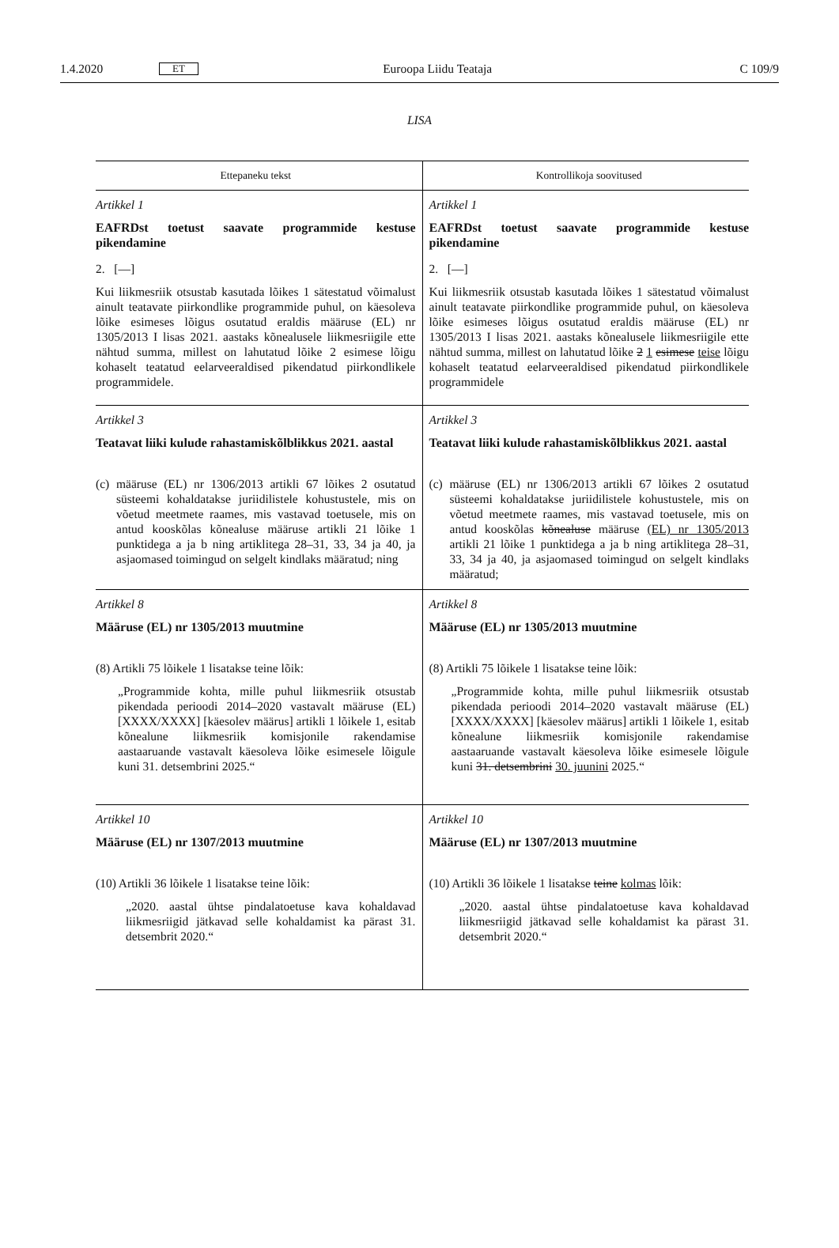1.4.2020 ET Euroopa Liidu Teataja C 109/9
LISA
| Ettepaneku tekst | Kontrollikoja soovitused |
| --- | --- |
| Artikkel 1 EAFRDst toetust saavate programmide kestuse pikendamine 2. [—] Kui liikmesriik otsustab kasutada lõikes 1 sätestatud võimalust ainult teatavate piirkondlike programmide puhul, on käesoleva lõike esimeses lõigus osutatud eraldis määruse (EL) nr 1305/2013 I lisas 2021. aastaks kõnealusele liikmesriigile ette nähtud summa, millest on lahutatud lõike 2 esimese lõigu kohaselt teatatud eelarveeraldised pikendatud piirkondlikele programmidele. | Artikkel 1 EAFRDst toetust saavate programmide kestuse pikendamine 2. [—] Kui liikmesriik otsustab kasutada lõikes 1 sätestatud võimalust ainult teatavate piirkondlike programmide puhul, on käesoleva lõike esimeses lõigus osutatud eraldis määruse (EL) nr 1305/2013 I lisas 2021. aastaks kõnealusele liikmesriigile ette nähtud summa, millest on lahutatud lõike 2 1 esimese teise lõigu kohaselt teatatud eelarveeraldised pikendatud piirkondlikele programmidele |
| Artikkel 3 Teatavat liiki kulude rahastamiskõlblikkus 2021. aastal (c) määruse (EL) nr 1306/2013 artikli 67 lõikes 2 osutatud süsteemi kohaldatakse juriidilistele kohustustele, mis on võetud meetmete raames, mis vastavad toetusele, mis on antud kooskõlas kõnealuse määruse artikli 21 lõike 1 punktidega a ja b ning artiklitega 28–31, 33, 34 ja 40, ja asjaomased toimingud on selgelt kindlaks määratud; ning | Artikkel 3 Teatavat liiki kulude rahastamiskõlblikkus 2021. aastal (c) määruse (EL) nr 1306/2013 artikli 67 lõikes 2 osutatud süsteemi kohaldatakse juriidilistele kohustustele, mis on võetud meetmete raames, mis vastavad toetusele, mis on antud kooskõlas kõnealuse määruse (EL) nr 1305/2013 artikli 21 lõike 1 punktidega a ja b ning artiklitega 28–31, 33, 34 ja 40, ja asjaomased toimingud on selgelt kindlaks määratud; |
| Artikkel 8 Määruse (EL) nr 1305/2013 muutmine (8) Artikli 75 lõikele 1 lisatakse teine lõik: „Programmide kohta, mille puhul liikmesriik otsustab pikendada perioodi 2014–2020 vastavalt määruse (EL) [XXXX/XXXX] [käesolev määrus] artikli 1 lõikele 1, esitab kõnealune liikmesriik komisjonile rakendamise aastaaruande vastavalt käesoleva lõike esimesele lõigule kuni 31. detsembrini 2025.“ | Artikkel 8 Määruse (EL) nr 1305/2013 muutmine (8) Artikli 75 lõikele 1 lisatakse teine lõik: „Programmide kohta, mille puhul liikmesriik otsustab pikendada perioodi 2014–2020 vastavalt määruse (EL) [XXXX/XXXX] [käesolev määrus] artikli 1 lõikele 1, esitab kõnealune liikmesriik komisjonile rakendamise aastaaruande vastavalt käesoleva lõike esimesele lõigule kuni 31. detsembrini 30. juunini 2025.“ |
| Artikkel 10 Määruse (EL) nr 1307/2013 muutmine (10) Artikli 36 lõikele 1 lisatakse teine lõik: „2020. aastal ühtse pindalatoetuse kava kohaldavad liikmesriigid jätkavad selle kohaldamist ka pärast 31. detsembrit 2020.“ | Artikkel 10 Määruse (EL) nr 1307/2013 muutmine (10) Artikli 36 lõikele 1 lisatakse teine kolmas lõik: „2020. aastal ühtse pindalatoetuse kava kohaldavad liikmesriigid jätkavad selle kohaldamist ka pärast 31. detsembrit 2020.“ |